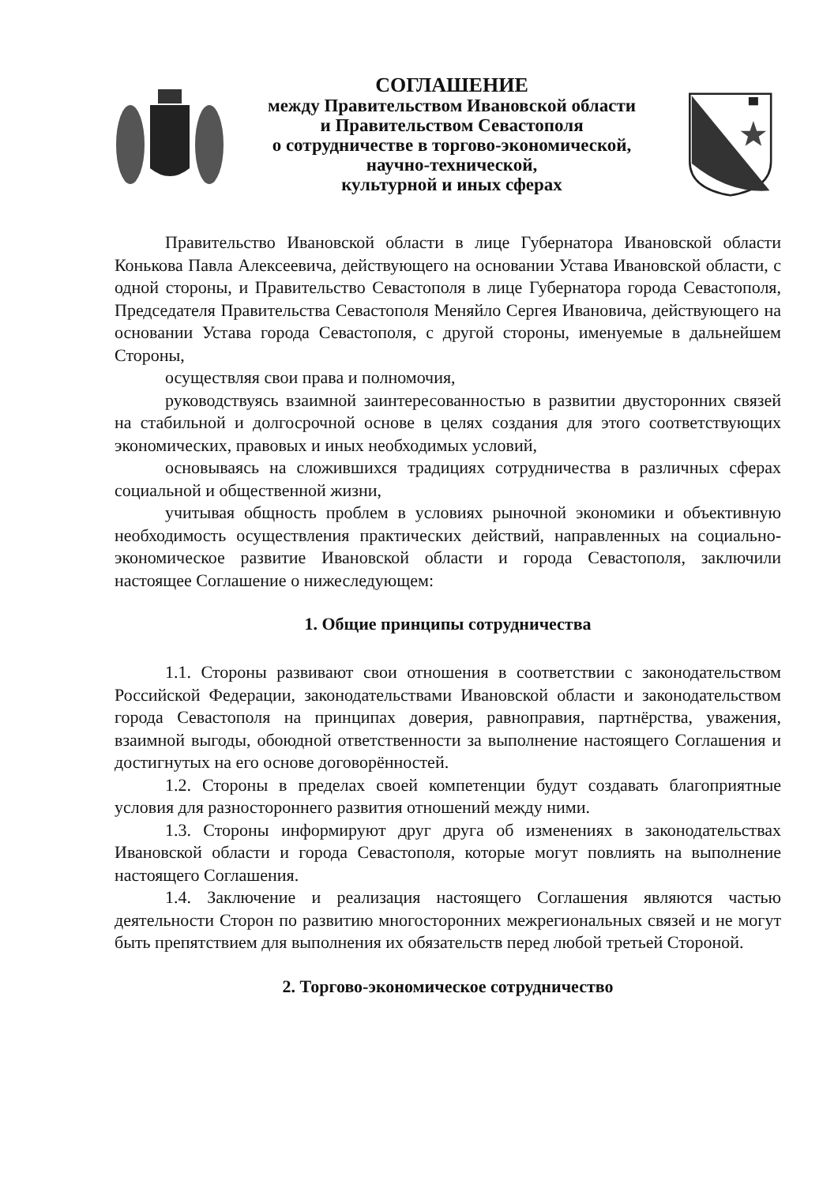СОГЛАШЕНИЕ
между Правительством Ивановской области
и Правительством Севастополя
о сотрудничестве в торгово-экономической,
научно-технической,
культурной и иных сферах
Правительство Ивановской области в лице Губернатора Ивановской области Конькова Павла Алексеевича, действующего на основании Устава Ивановской области, с одной стороны, и Правительство Севастополя в лице Губернатора города Севастополя, Председателя Правительства Севастополя Меняйло Сергея Ивановича, действующего на основании Устава города Севастополя, с другой стороны, именуемые в дальнейшем Стороны,
осуществляя свои права и полномочия,
руководствуясь взаимной заинтересованностью в развитии двусторонних связей на стабильной и долгосрочной основе в целях создания для этого соответствующих экономических, правовых и иных необходимых условий,
основываясь на сложившихся традициях сотрудничества в различных сферах социальной и общественной жизни,
учитывая общность проблем в условиях рыночной экономики и объективную необходимость осуществления практических действий, направленных на социально-экономическое развитие Ивановской области и города Севастополя, заключили настоящее Соглашение о нижеследующем:
1. Общие принципы сотрудничества
1.1. Стороны развивают свои отношения в соответствии с законодательством Российской Федерации, законодательствами Ивановской области и законодательством города Севастополя на принципах доверия, равноправия, партнёрства, уважения, взаимной выгоды, обоюдной ответственности за выполнение настоящего Соглашения и достигнутых на его основе договорённостей.
1.2. Стороны в пределах своей компетенции будут создавать благоприятные условия для разностороннего развития отношений между ними.
1.3. Стороны информируют друг друга об изменениях в законодательствах Ивановской области и города Севастополя, которые могут повлиять на выполнение настоящего Соглашения.
1.4. Заключение и реализация настоящего Соглашения являются частью деятельности Сторон по развитию многосторонних межрегиональных связей и не могут быть препятствием для выполнения их обязательств перед любой третьей Стороной.
2. Торгово-экономическое сотрудничество